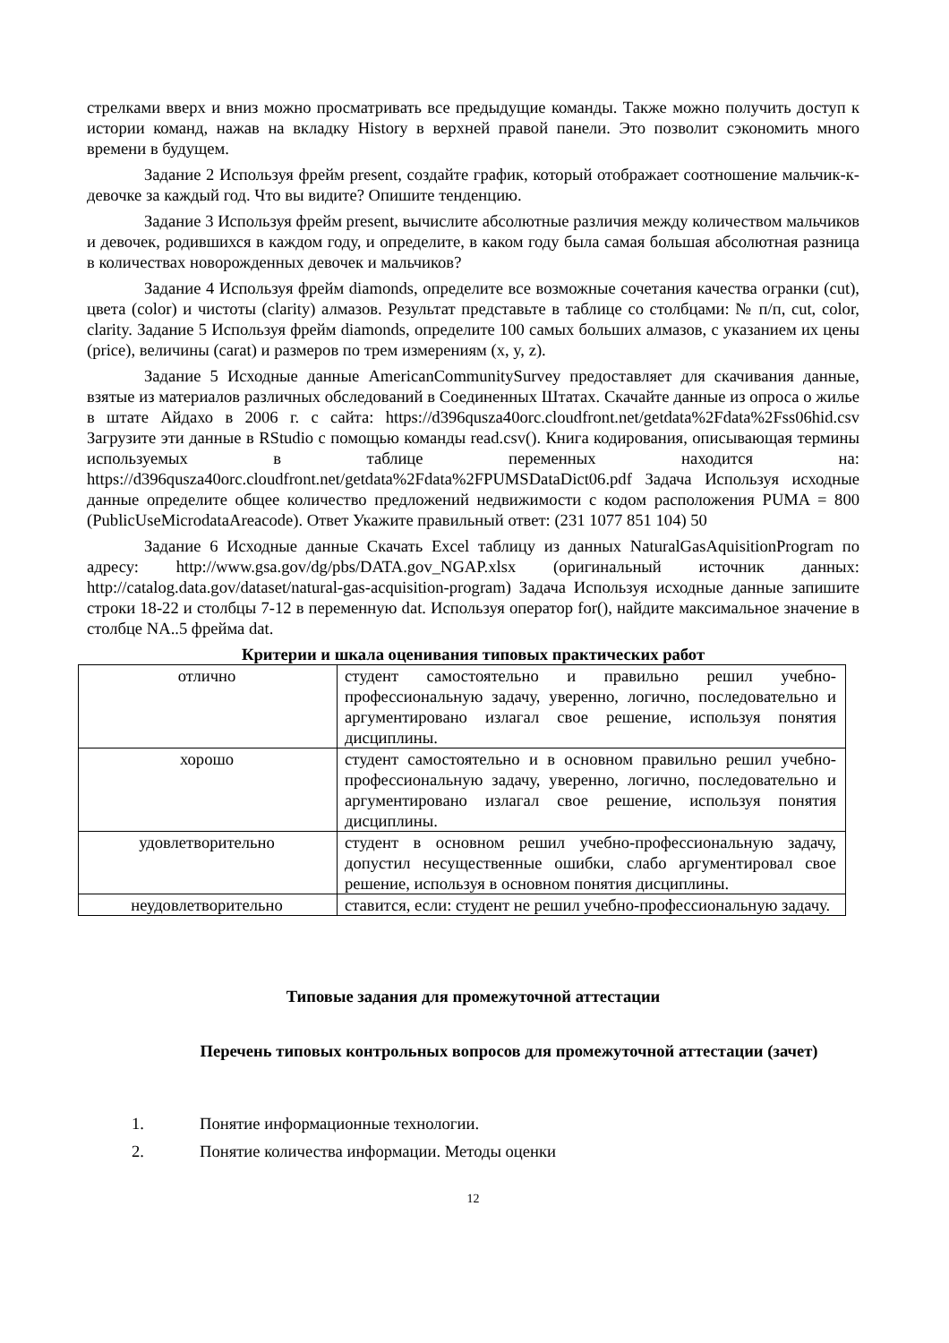стрелками вверх и вниз можно просматривать все предыдущие команды. Также можно получить доступ к истории команд, нажав на вкладку History в верхней правой панели. Это позволит сэкономить много времени в будущем.
Задание 2 Используя фрейм present, создайте график, который отображает соотношение мальчик-к-девочке за каждый год. Что вы видите? Опишите тенденцию.
Задание 3 Используя фрейм present, вычислите абсолютные различия между количеством мальчиков и девочек, родившихся в каждом году, и определите, в каком году была самая большая абсолютная разница в количествах новорожденных девочек и мальчиков?
Задание 4 Используя фрейм diamonds, определите все возможные сочетания качества огранки (cut), цвета (color) и чистоты (clarity) алмазов. Результат представьте в таблице со столбцами: № п/п, cut, color, clarity. Задание 5 Используя фрейм diamonds, определите 100 самых больших алмазов, с указанием их цены (price), величины (carat) и размеров по трем измерениям (x, y, z).
Задание 5 Исходные данные AmericanCommunitySurvey предоставляет для скачивания данные, взятые из материалов различных обследований в Соединенных Штатах. Скачайте данные из опроса о жилье в штате Айдахо в 2006 г. с сайта: https://d396qusza40orc.cloudfront.net/getdata%2Fdata%2Fss06hid.csv Загрузите эти данные в RStudio с помощью команды read.csv(). Книга кодирования, описывающая термины используемых в таблице переменных находится на: https://d396qusza40orc.cloudfront.net/getdata%2Fdata%2FPUMSDataDict06.pdf Задача Используя исходные данные определите общее количество предложений недвижимости с кодом расположения PUMA = 800 (PublicUseMicrodataAreacode). Ответ Укажите правильный ответ: (231 1077 851 104) 50
Задание 6 Исходные данные Скачать Excel таблицу из данных NaturalGasAquisitionProgram по адресу: http://www.gsa.gov/dg/pbs/DATA.gov_NGAP.xlsx (оригинальный источник данных: http://catalog.data.gov/dataset/natural-gas-acquisition-program) Задача Используя исходные данные запишите строки 18-22 и столбцы 7-12 в переменную dat. Используя оператор for(), найдите максимальное значение в столбце NA..5 фрейма dat.
Критерии и шкала оценивания типовых практических работ
| отлично | студент самостоятельно и правильно решил учебно-профессиональную задачу, уверенно, логично, последовательно и аргументировано излагал свое решение, используя понятия дисциплины. |
| хорошо | студент самостоятельно и в основном правильно решил учебно-профессиональную задачу, уверенно, логично, последовательно и аргументировано излагал свое решение, используя понятия дисциплины. |
| удовлетворительно | студент в основном решил учебно-профессиональную задачу, допустил несущественные ошибки, слабо аргументировал свое решение, используя в основном понятия дисциплины. |
| неудовлетворительно | ставится, если: студент не решил учебно-профессиональную задачу. |
Типовые задания для промежуточной аттестации
Перечень типовых контрольных вопросов для промежуточной аттестации (зачет)
1. Понятие информационные технологии.
2. Понятие количества информации. Методы оценки
12